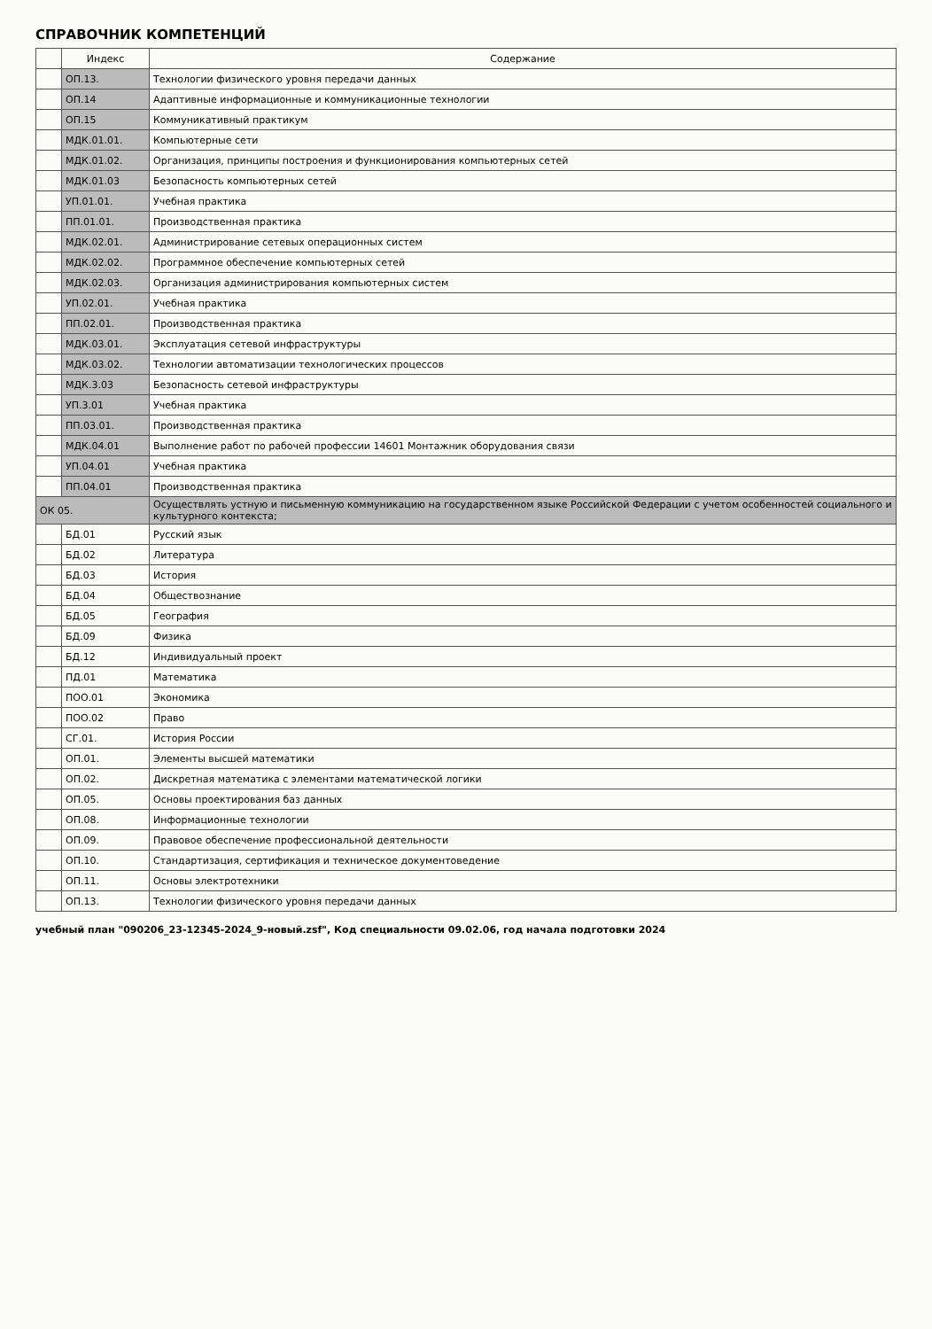СПРАВОЧНИК КОМПЕТЕНЦИЙ
| | Индекс | Содержание |
| --- | --- | --- |
| | ОП.13. | Технологии физического уровня передачи данных |
| | ОП.14 | Адаптивные информационные и коммуникационные технологии |
| | ОП.15 | Коммуникативный практикум |
| | МДК.01.01. | Компьютерные сети |
| | МДК.01.02. | Организация, принципы построения и функционирования компьютерных сетей |
| | МДК.01.03 | Безопасность компьютерных сетей |
| | УП.01.01. | Учебная практика |
| | ПП.01.01. | Производственная практика |
| | МДК.02.01. | Администрирование сетевых операционных систем |
| | МДК.02.02. | Программное обеспечение компьютерных сетей |
| | МДК.02.03. | Организация администрирования компьютерных систем |
| | УП.02.01. | Учебная практика |
| | ПП.02.01. | Производственная практика |
| | МДК.03.01. | Эксплуатация сетевой инфраструктуры |
| | МДК.03.02. | Технологии автоматизации технологических процессов |
| | МДК.3.03 | Безопасность сетевой инфраструктуры |
| | УП.3.01 | Учебная практика |
| | ПП.03.01. | Производственная практика |
| | МДК.04.01 | Выполнение работ по рабочей профессии 14601 Монтажник оборудования связи |
| | УП.04.01 | Учебная практика |
| | ПП.04.01 | Производственная практика |
| ОК 05. | | Осуществлять устную и письменную коммуникацию на государственном языке Российской Федерации с учетом особенностей социального и культурного контекста; |
| | БД.01 | Русский язык |
| | БД.02 | Литература |
| | БД.03 | История |
| | БД.04 | Обществознание |
| | БД.05 | География |
| | БД.09 | Физика |
| | БД.12 | Индивидуальный проект |
| | ПД.01 | Математика |
| | ПОО.01 | Экономика |
| | ПОО.02 | Право |
| | СГ.01. | История России |
| | ОП.01. | Элементы высшей математики |
| | ОП.02. | Дискретная математика с элементами математической логики |
| | ОП.05. | Основы проектирования баз данных |
| | ОП.08. | Информационные технологии |
| | ОП.09. | Правовое обеспечение профессиональной деятельности |
| | ОП.10. | Стандартизация, сертификация и техническое документоведение |
| | ОП.11. | Основы электротехники |
| | ОП.13. | Технологии физического уровня передачи данных |
учебный план "090206_23-12345-2024_9-новый.zsf", Код специальности 09.02.06, год начала подготовки 2024